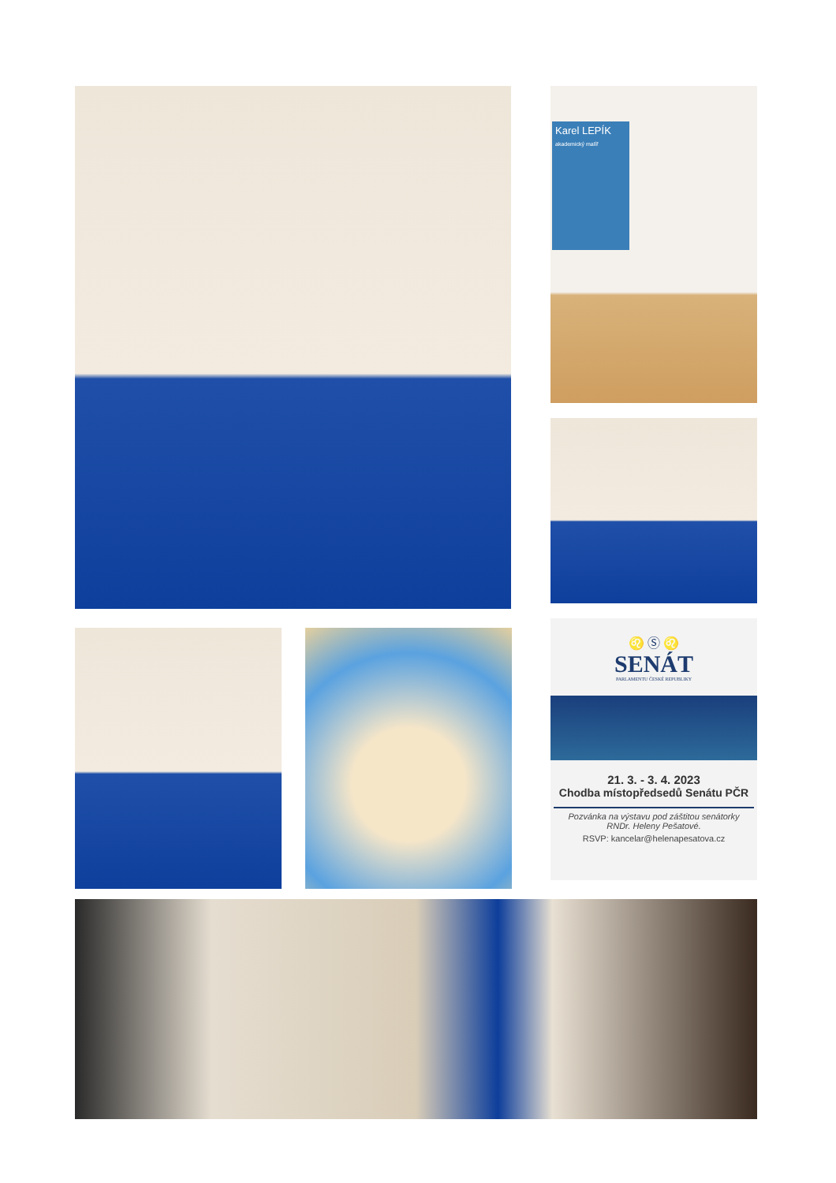Karel LEPÍK
akademický malíř
♌ Ⓢ ♌
SENÁT
PARLAMENTU ČESKÉ REPUBLIKY
21. 3. - 3. 4. 2023
Chodba místopředsedů Senátu PČR
Pozvánka na výstavu pod záštitou senátorky
RNDr. Heleny Pešatové.
RSVP: kancelar@helenapesatova.cz